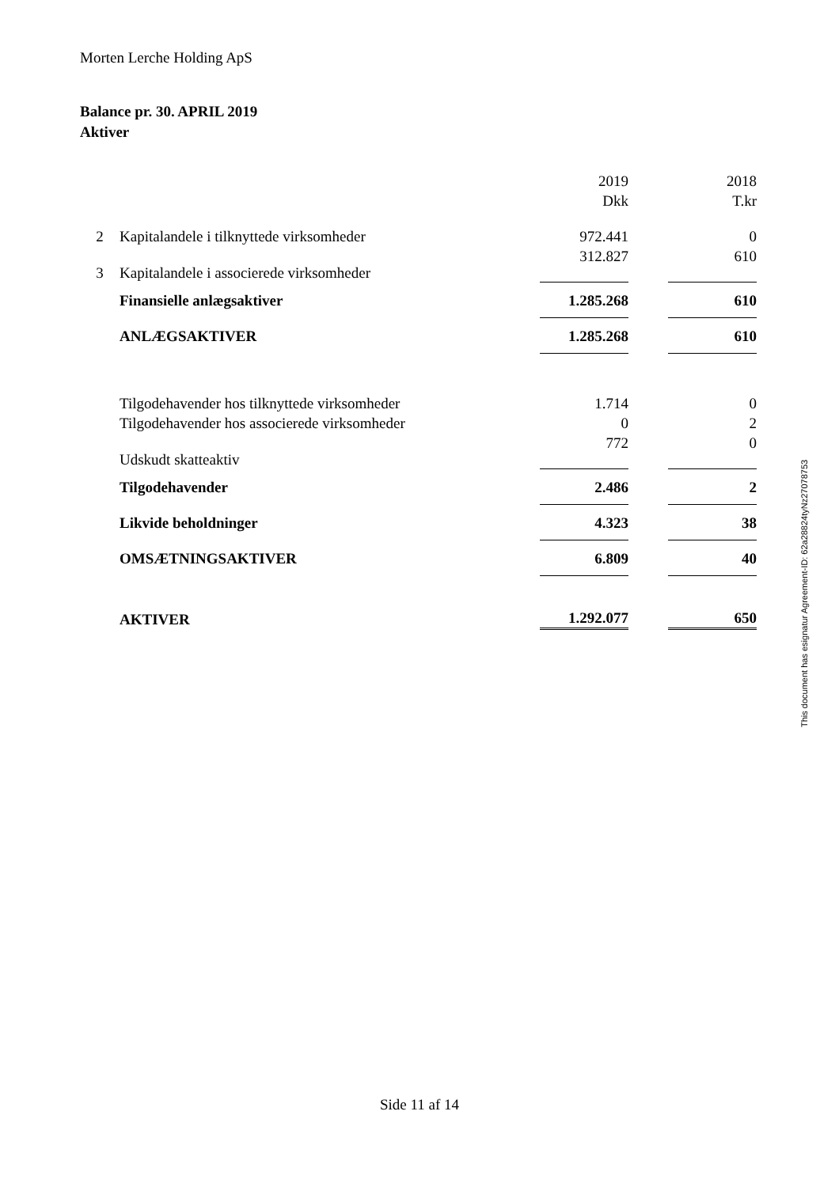Morten Lerche Holding ApS
Balance pr. 30. APRIL 2019
Aktiver
| | | 2019 | | 2018 |
| | | Dkk | | T.kr |
| 2 | Kapitalandele i tilknyttede virksomheder | 972.441 | | 0 |
| 3 | Kapitalandele i associerede virksomheder | 312.827 | | 610 |
| | Finansielle anlægsaktiver | 1.285.268 | | 610 |
| | ANLÆGSAKTIVER | 1.285.268 | | 610 |
| | Tilgodehavender hos tilknyttede virksomheder | 1.714 | | 0 |
| | Tilgodehavender hos associerede virksomheder | 0 | | 2 |
| | Udskudt skatteaktiv | 772 | | 0 |
| | Tilgodehavender | 2.486 | | 2 |
| | Likvide beholdninger | 4.323 | | 38 |
| | OMSÆTNINGSAKTIVER | 6.809 | | 40 |
| | AKTIVER | 1.292.077 | | 650 |
This document has esignatur Agreement-ID: 62a28824tyNz27078753
Side 11 af 14